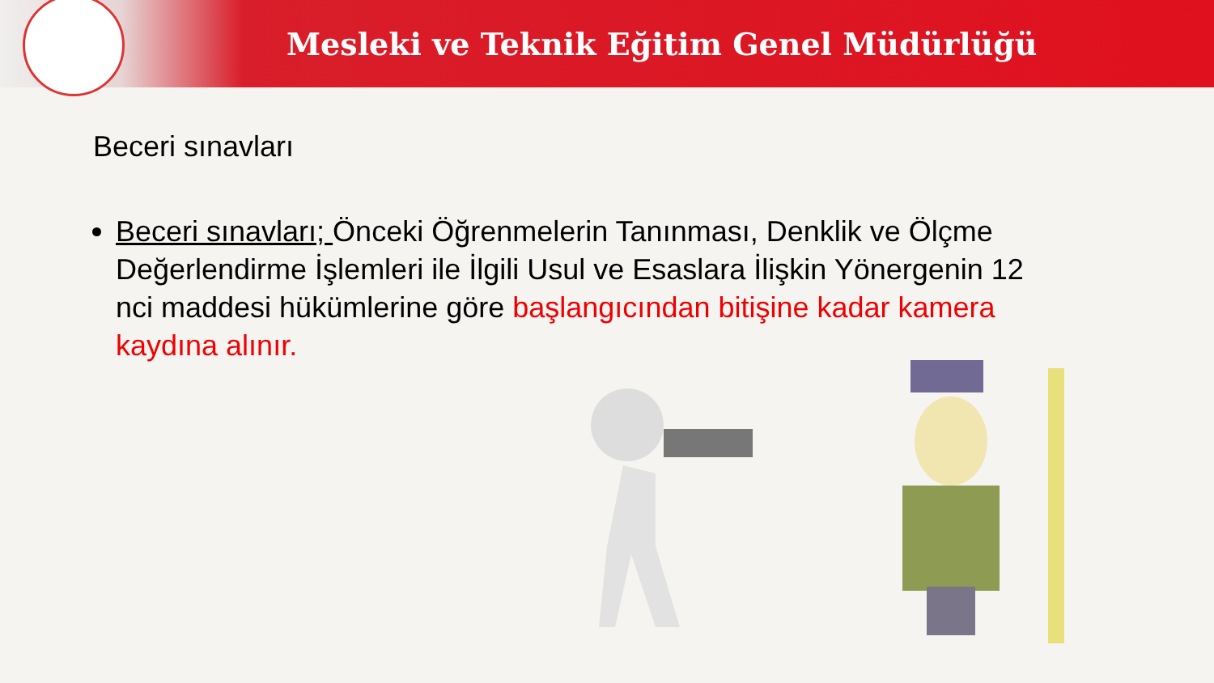Mesleki ve Teknik Eğitim Genel Müdürlüğü
Beceri sınavları
Beceri sınavları; Önceki Öğrenmelerin Tanınması, Denklik ve Ölçme Değerlendirme İşlemleri ile İlgili Usul ve Esaslara İlişkin Yönergenin 12 nci maddesi hükümlerine göre başlangıcından bitişine kadar kamera kaydına alınır.